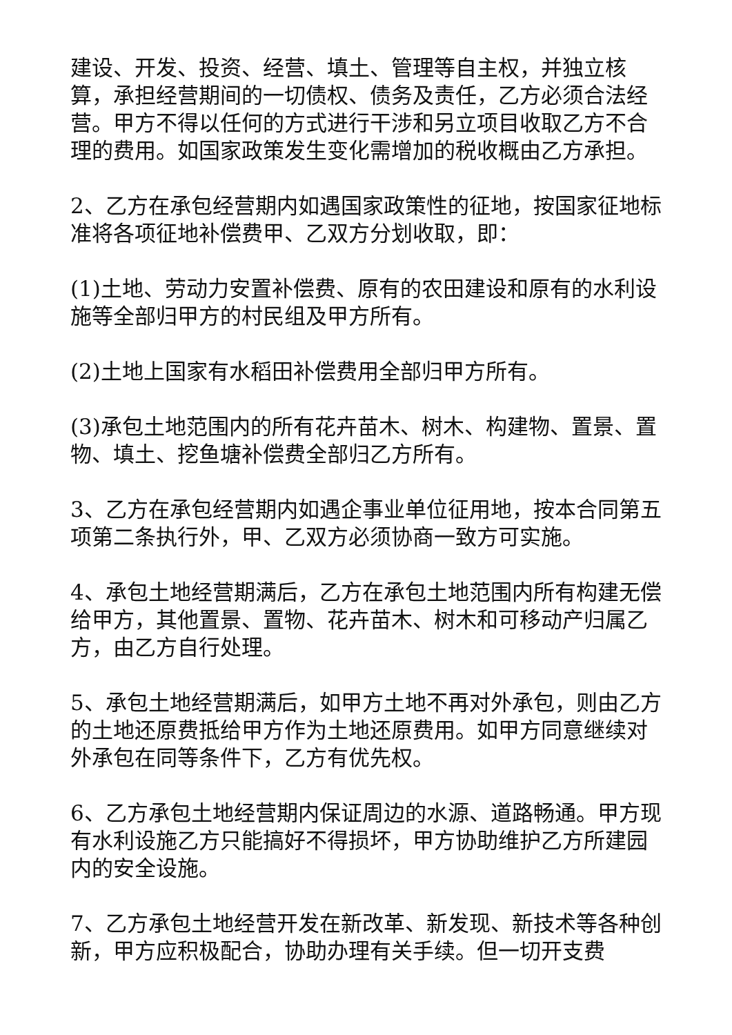建设、开发、投资、经营、填土、管理等自主权，并独立核算，承担经营期间的一切债权、债务及责任，乙方必须合法经营。甲方不得以任何的方式进行干涉和另立项目收取乙方不合理的费用。如国家政策发生变化需增加的税收概由乙方承担。
2、乙方在承包经营期内如遇国家政策性的征地，按国家征地标准将各项征地补偿费甲、乙双方分划收取，即：
(1)土地、劳动力安置补偿费、原有的农田建设和原有的水利设施等全部归甲方的村民组及甲方所有。
(2)土地上国家有水稻田补偿费用全部归甲方所有。
(3)承包土地范围内的所有花卉苗木、树木、构建物、置景、置物、填土、挖鱼塘补偿费全部归乙方所有。
3、乙方在承包经营期内如遇企事业单位征用地，按本合同第五项第二条执行外，甲、乙双方必须协商一致方可实施。
4、承包土地经营期满后，乙方在承包土地范围内所有构建无偿给甲方，其他置景、置物、花卉苗木、树木和可移动产归属乙方，由乙方自行处理。
5、承包土地经营期满后，如甲方土地不再对外承包，则由乙方的土地还原费抵给甲方作为土地还原费用。如甲方同意继续对外承包在同等条件下，乙方有优先权。
6、乙方承包土地经营期内保证周边的水源、道路畅通。甲方现有水利设施乙方只能搞好不得损坏，甲方协助维护乙方所建园内的安全设施。
7、乙方承包土地经营开发在新改革、新发现、新技术等各种创新，甲方应积极配合，协助办理有关手续。但一切开支费